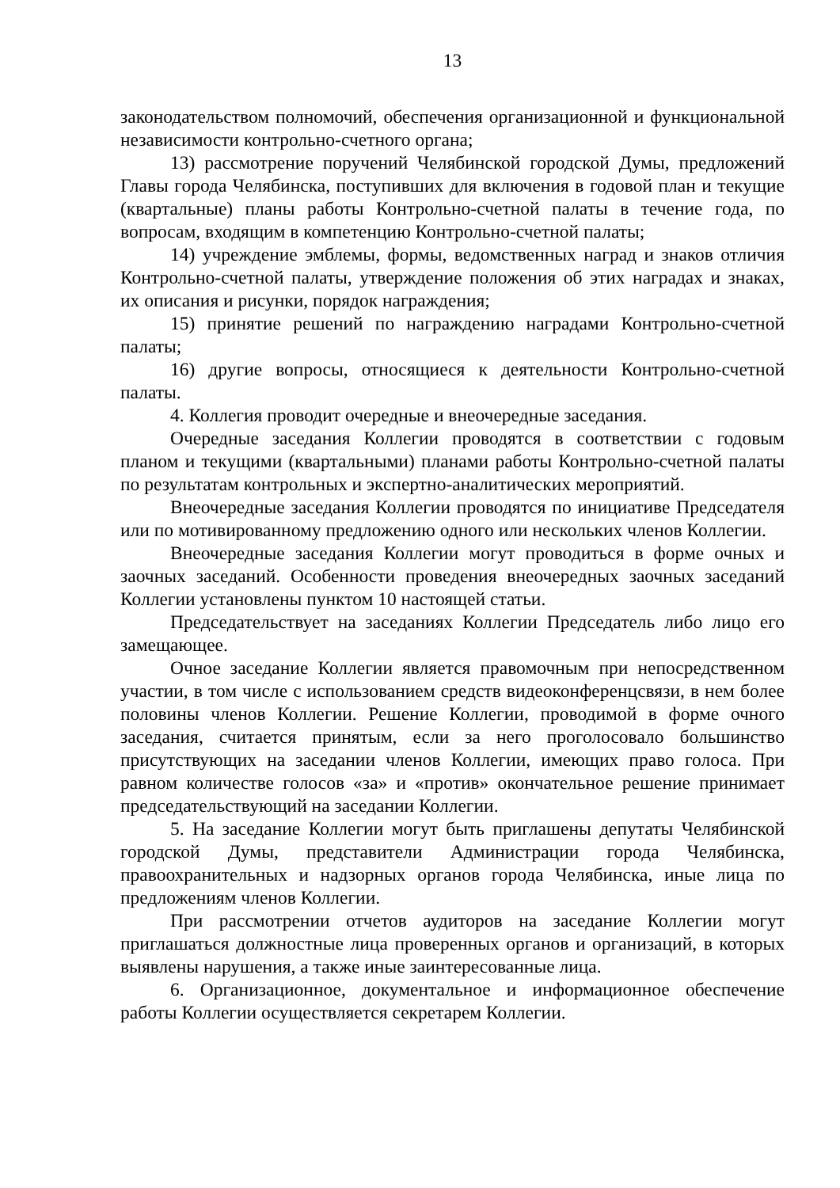13
законодательством полномочий, обеспечения организационной и функциональной независимости контрольно-счетного органа;
13) рассмотрение поручений Челябинской городской Думы, предложений Главы города Челябинска, поступивших для включения в годовой план и текущие (квартальные) планы работы Контрольно-счетной палаты в течение года, по вопросам, входящим в компетенцию Контрольно-счетной палаты;
14) учреждение эмблемы, формы, ведомственных наград и знаков отличия Контрольно-счетной палаты, утверждение положения об этих наградах и знаках, их описания и рисунки, порядок награждения;
15) принятие решений по награждению наградами Контрольно-счетной палаты;
16) другие вопросы, относящиеся к деятельности Контрольно-счетной палаты.
4. Коллегия проводит очередные и внеочередные заседания.
Очередные заседания Коллегии проводятся в соответствии с годовым планом и текущими (квартальными) планами работы Контрольно-счетной палаты по результатам контрольных и экспертно-аналитических мероприятий.
Внеочередные заседания Коллегии проводятся по инициативе Председателя или по мотивированному предложению одного или нескольких членов Коллегии.
Внеочередные заседания Коллегии могут проводиться в форме очных и заочных заседаний. Особенности проведения внеочередных заочных заседаний Коллегии установлены пунктом 10 настоящей статьи.
Председательствует на заседаниях Коллегии Председатель либо лицо его замещающее.
Очное заседание Коллегии является правомочным при непосредственном участии, в том числе с использованием средств видеоконференцсвязи, в нем более половины членов Коллегии. Решение Коллегии, проводимой в форме очного заседания, считается принятым, если за него проголосовало большинство присутствующих на заседании членов Коллегии, имеющих право голоса. При равном количестве голосов «за» и «против» окончательное решение принимает председательствующий на заседании Коллегии.
5. На заседание Коллегии могут быть приглашены депутаты Челябинской городской Думы, представители Администрации города Челябинска, правоохранительных и надзорных органов города Челябинска, иные лица по предложениям членов Коллегии.
При рассмотрении отчетов аудиторов на заседание Коллегии могут приглашаться должностные лица проверенных органов и организаций, в которых выявлены нарушения, а также иные заинтересованные лица.
6. Организационное, документальное и информационное обеспечение работы Коллегии осуществляется секретарем Коллегии.